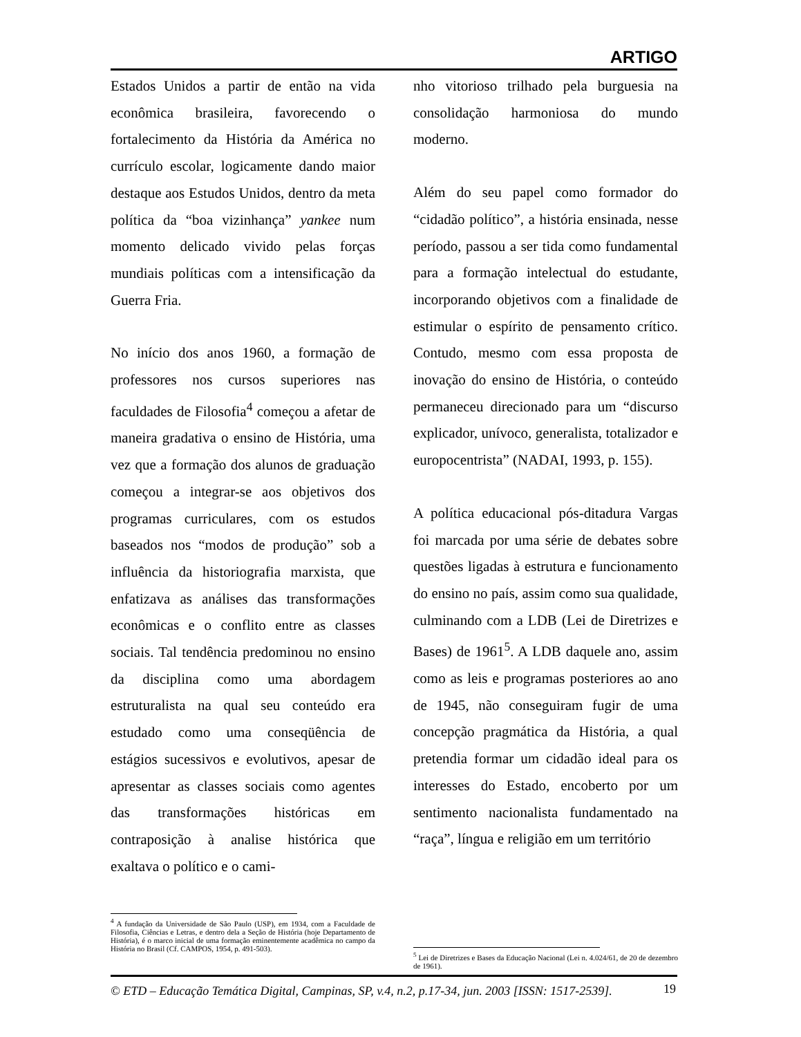ARTIGO
Estados Unidos a partir de então na vida econômica brasileira, favorecendo o fortalecimento da História da América no currículo escolar, logicamente dando maior destaque aos Estudos Unidos, dentro da meta política da “boa vizinhança” yankee num momento delicado vivido pelas forças mundiais políticas com a intensificação da Guerra Fria.
No início dos anos 1960, a formação de professores nos cursos superiores nas faculdades de Filosofia<sup>4</sup> começou a afetar de maneira gradativa o ensino de História, uma vez que a formação dos alunos de graduação começou a integrar-se aos objetivos dos programas curriculares, com os estudos baseados nos “modos de produção” sob a influência da historiografia marxista, que enfatizava as análises das transformações econômicas e o conflito entre as classes sociais. Tal tendência predominou no ensino da disciplina como uma abordagem estruturalista na qual seu conteúdo era estudado como uma conseqüência de estágios sucessivos e evolutivos, apesar de apresentar as classes sociais como agentes das transformações históricas em contraposição à analise histórica que exaltava o político e o cami-
nho vitorioso trilhado pela burguesia na consolidação harmoniosa do mundo moderno.
Além do seu papel como formador do “cidadão político”, a história ensinada, nesse período, passou a ser tida como fundamental para a formação intelectual do estudante, incorporando objetivos com a finalidade de estimular o espírito de pensamento crítico. Contudo, mesmo com essa proposta de inovação do ensino de História, o conteúdo permaneceu direcionado para um “discurso explicador, unívoco, generalista, totalizador e europocentrista” (NADAI, 1993, p. 155).
A política educacional pós-ditadura Vargas foi marcada por uma série de debates sobre questões ligadas à estrutura e funcionamento do ensino no país, assim como sua qualidade, culminando com a LDB (Lei de Diretrizes e Bases) de 1961<sup>5</sup>. A LDB daquele ano, assim como as leis e programas posteriores ao ano de 1945, não conseguiram fugir de uma concepção pragmática da História, a qual pretendia formar um cidadão ideal para os interesses do Estado, encoberto por um sentimento nacionalista fundamentado na “raça”, língua e religião em um território
<sup>4</sup> A fundação da Universidade de São Paulo (USP), em 1934, com a Faculdade de Filosofia, Ciências e Letras, e dentro dela a Seção de História (hoje Departamento de História), é o marco inicial de uma formação eminentemente acadêmica no campo da História no Brasil (Cf. CAMPOS, 1954, p. 491-503).
<sup>5</sup> Lei de Diretrizes e Bases da Educação Nacional (Lei n. 4.024/61, de 20 de dezembro de 1961).
© ETD – Educação Temática Digital, Campinas, SP, v.4, n.2, p.17-34, jun. 2003 [ISSN: 1517-2539].
19